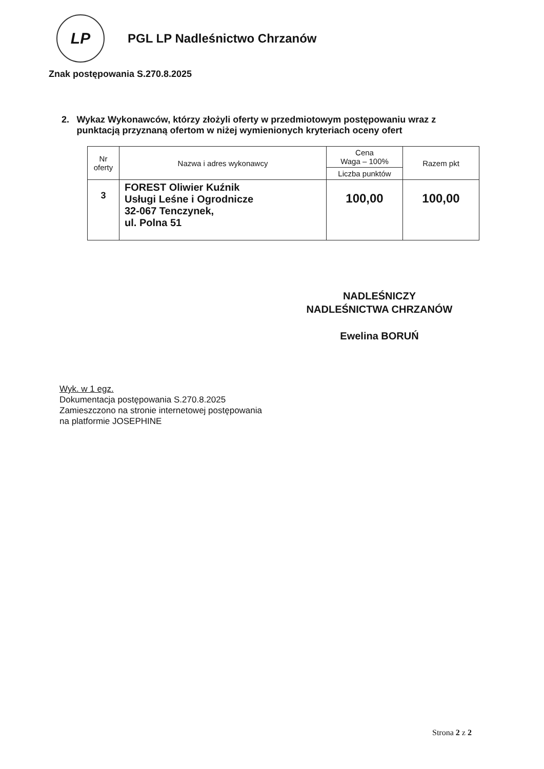LP
PGL LP Nadleśnictwo Chrzanów
Znak postępowania S.270.8.2025
2. Wykaz Wykonawców, którzy złożyli oferty w przedmiotowym postępowaniu wraz z punktacją przyznaną ofertom w niżej wymienionych kryteriach oceny ofert
| Nr oferty | Nazwa i adres wykonawcy | Cena Waga – 100% | Razem pkt |
| --- | --- | --- | --- |
| | | Liczba punktów | |
| 3 | FOREST Oliwier Kuźnik Usługi Leśne i Ogrodnicze 32-067 Tenczynek, ul. Polna 51 | 100,00 | 100,00 |
NADLEŚNICZY
NADLEŚNICTWA CHRZANÓW
Ewelina BORUŃ
Wyk. w 1 egz.
Dokumentacja postępowania S.270.8.2025
Zamieszczono na stronie internetowej postępowania
na platformie JOSEPHINE
Strona 2 z 2